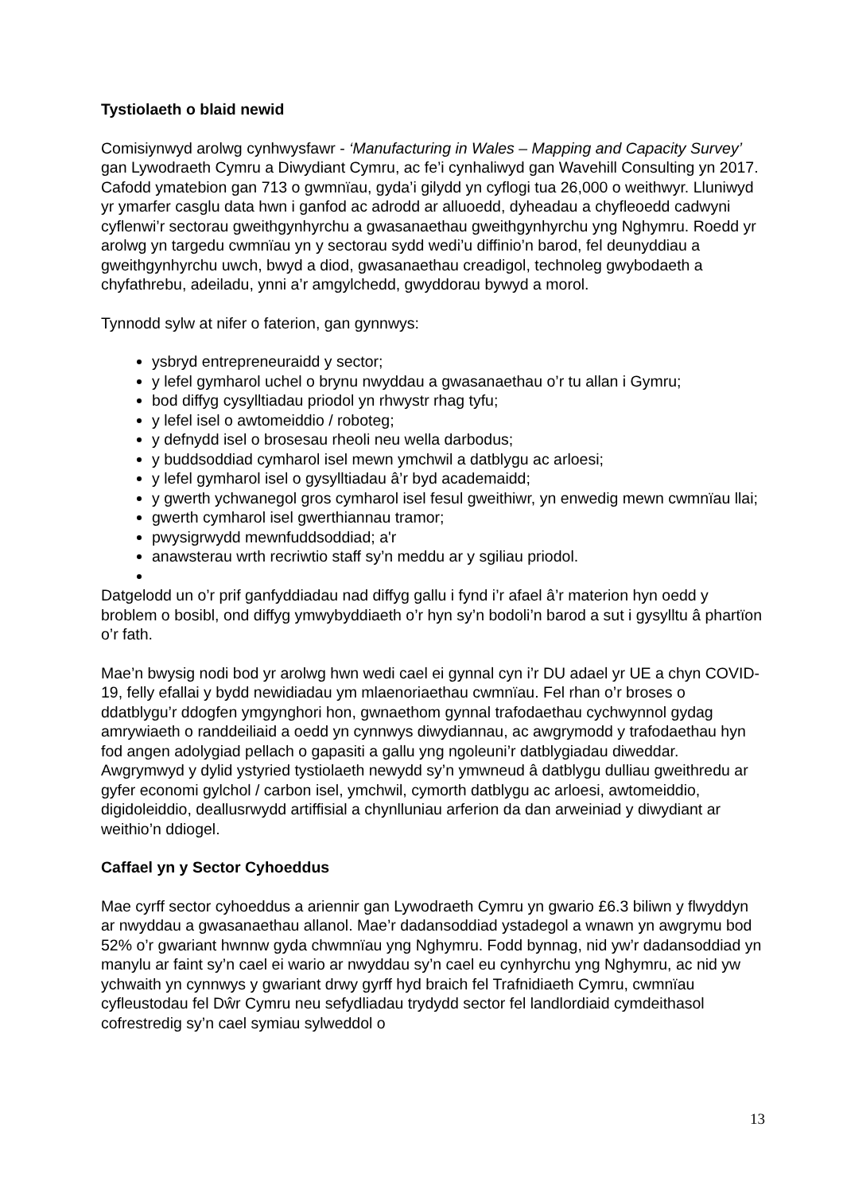Tystiolaeth o blaid newid
Comisiynwyd arolwg cynhwysfawr - ‘Manufacturing in Wales – Mapping and Capacity Survey’ gan Lywodraeth Cymru a Diwydiant Cymru, ac fe’i cynhaliwyd gan Wavehill Consulting yn 2017. Cafodd ymatebion gan 713 o gwmnïau, gyda’i gilydd yn cyflogi tua 26,000 o weithwyr. Lluniwyd yr ymarfer casglu data hwn i ganfod ac adrodd ar alluoedd, dyheadau a chyfleoedd cadwyni cyflenwi’r sectorau gweithgynhyrchu a gwasanaethau gweithgynhyrchu yng Nghymru. Roedd yr arolwg yn targedu cwmnïau yn y sectorau sydd wedi’u diffinio’n barod, fel deunyddiau a gweithgynhyrchu uwch, bwyd a diod, gwasanaethau creadigol, technoleg gwybodaeth a chyfathrebu, adeiladu, ynni a’r amgylchedd, gwyddorau bywyd a morol.
Tynnodd sylw at nifer o faterion, gan gynnwys:
ysbryd entrepreneuraidd y sector;
y lefel gymharol uchel o brynu nwyddau a gwasanaethau o’r tu allan i Gymru;
bod diffyg cysylltiadau priodol yn rhwystr rhag tyfu;
y lefel isel o awtomeiddio / roboteg;
y defnydd isel o brosesau rheoli neu wella darbodus;
y buddsoddiad cymharol isel mewn ymchwil a datblygu ac arloesi;
y lefel gymharol isel o gysylltiadau â’r byd academaidd;
y gwerth ychwanegol gros cymharol isel fesul gweithiwr, yn enwedig mewn cwmnïau llai;
gwerth cymharol isel gwerthiannau tramor;
pwysigrwydd mewnfuddsoddiad; a'r
anawsterau wrth recriwtio staff sy’n meddu ar y sgiliau priodol.
Datgelodd un o’r prif ganfyddiadau nad diffyg gallu i fynd i’r afael â’r materion hyn oedd y broblem o bosibl, ond diffyg ymwybyddiaeth o’r hyn sy’n bodoli’n barod a sut i gysylltu â phartïon o’r fath.
Mae’n bwysig nodi bod yr arolwg hwn wedi cael ei gynnal cyn i’r DU adael yr UE a chyn COVID-19, felly efallai y bydd newidiadau ym mlaenoriaethau cwmnïau. Fel rhan o’r broses o ddatblygu’r ddogfen ymgynghori hon, gwnaethom gynnal trafodaethau cychwynnol gydag amrywiaeth o randdeiliaid a oedd yn cynnwys diwydiannau, ac awgrymodd y trafodaethau hyn fod angen adolygiad pellach o gapasiti a gallu yng ngoleuni’r datblygiadau diweddar. Awgrymwyd y dylid ystyried tystiolaeth newydd sy’n ymwneud â datblygu dulliau gweithredu ar gyfer economi gylchol / carbon isel, ymchwil, cymorth datblygu ac arloesi, awtomeiddio, digidoleiddio, deallusrwydd artiffisial a chynlluniau arferion da dan arweiniad y diwydiant ar weithio’n ddiogel.
Caffael yn y Sector Cyhoeddus
Mae cyrff sector cyhoeddus a ariennir gan Lywodraeth Cymru yn gwario £6.3 biliwn y flwyddyn ar nwyddau a gwasanaethau allanol. Mae’r dadansoddiad ystadegol a wnawn yn awgrymu bod 52% o’r gwariant hwnnw gyda chwmnïau yng Nghymru. Fodd bynnag, nid yw’r dadansoddiad yn manylu ar faint sy’n cael ei wario ar nwyddau sy’n cael eu cynhyrchu yng Nghymru, ac nid yw ychwaith yn cynnwys y gwariant drwy gyrff hyd braich fel Trafnidiaeth Cymru, cwmnïau cyfleustodau fel Dŵr Cymru neu sefydliadau trydydd sector fel landlordiaid cymdeithasol cofrestredig sy’n cael symiau sylweddol o
13